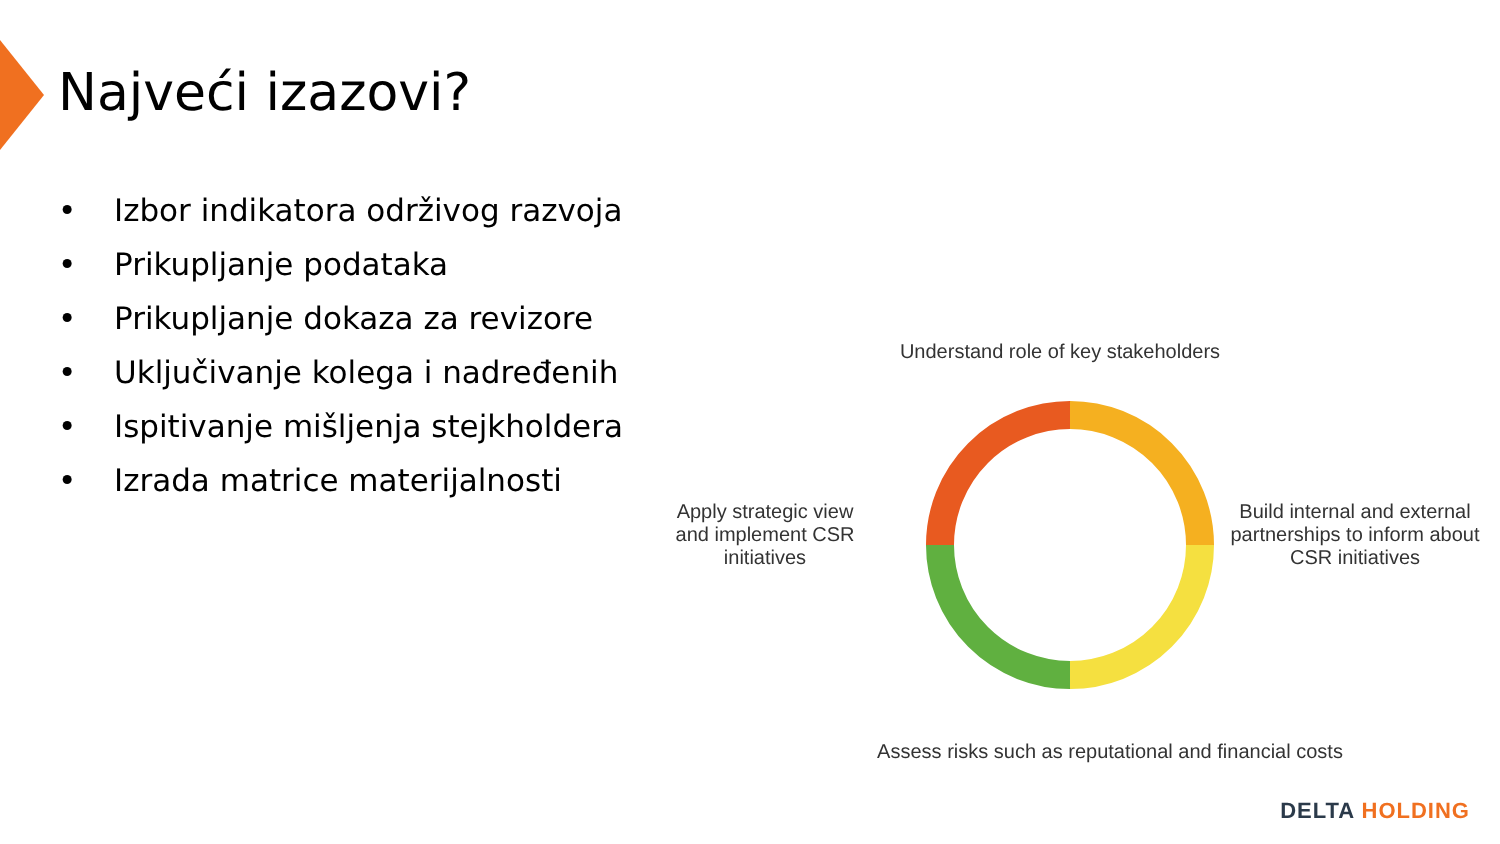Najveći izazovi?
• Izbor indikatora održivog razvoja
• Prikupljanje podataka
• Prikupljanje dokaza za revizore
• Uključivanje kolega i nadređenih
• Ispitivanje mišljenja stejkholdera
• Izrada matrice materijalnosti
Understand role of key stakeholders
Apply strategic view and implement CSR initiatives
Build internal and external partnerships to inform about CSR initiatives
Assess risks such as reputational and financial costs
DELTA HOLDING